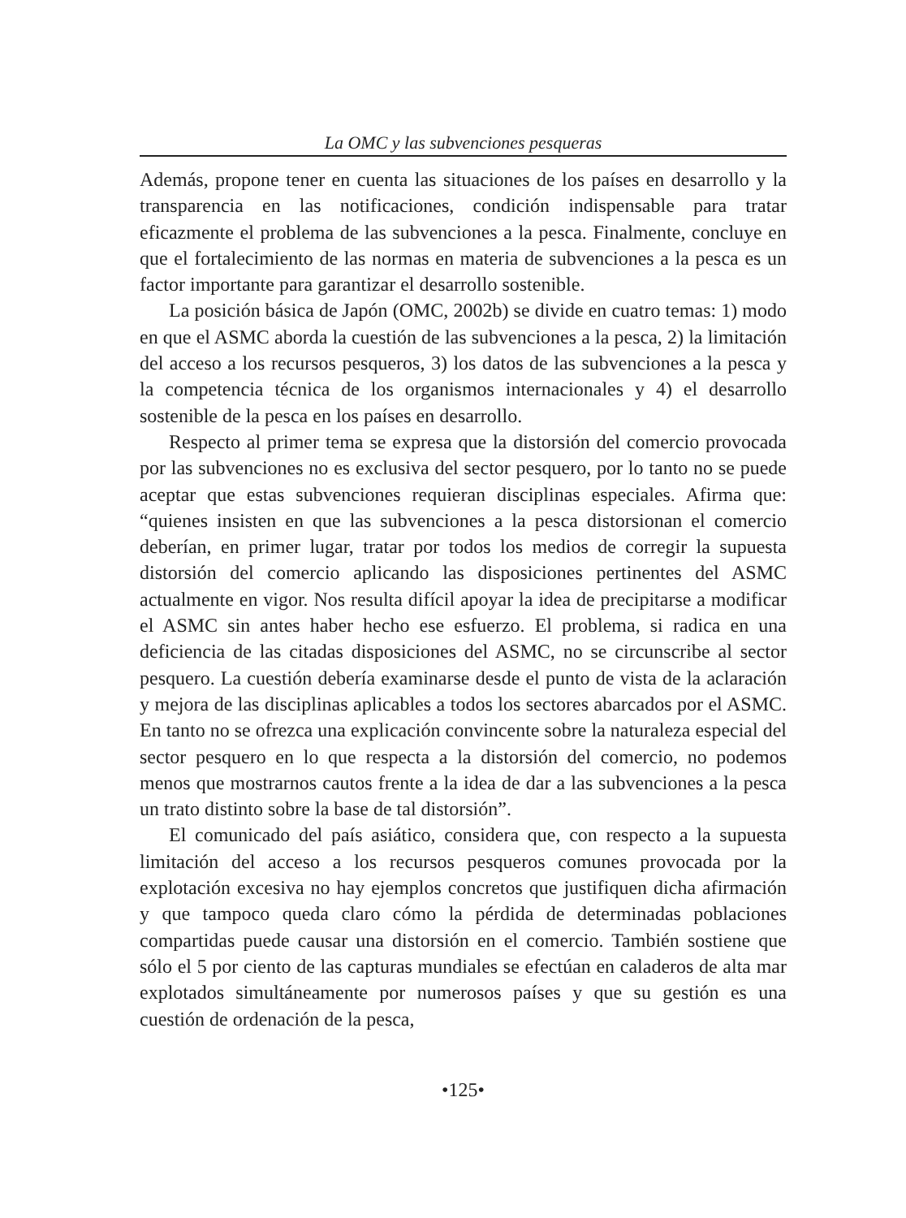La OMC y las subvenciones pesqueras
Además, propone tener en cuenta las situaciones de los países en desarrollo y la transparencia en las notificaciones, condición indispensable para tratar eficazmente el problema de las subvenciones a la pesca. Finalmente, concluye en que el fortalecimiento de las normas en materia de subvenciones a la pesca es un factor importante para garantizar el desarrollo sostenible.
La posición básica de Japón (OMC, 2002b) se divide en cuatro temas: 1) modo en que el ASMC aborda la cuestión de las subvenciones a la pesca, 2) la limitación del acceso a los recursos pesqueros, 3) los datos de las subvenciones a la pesca y la competencia técnica de los organismos internacionales y 4) el desarrollo sostenible de la pesca en los países en desarrollo.
Respecto al primer tema se expresa que la distorsión del comercio provocada por las subvenciones no es exclusiva del sector pesquero, por lo tanto no se puede aceptar que estas subvenciones requieran disciplinas especiales. Afirma que: “quienes insisten en que las subvenciones a la pesca distorsionan el comercio deberían, en primer lugar, tratar por todos los medios de corregir la supuesta distorsión del comercio aplicando las disposiciones pertinentes del ASMC actualmente en vigor. Nos resulta difícil apoyar la idea de precipitarse a modificar el ASMC sin antes haber hecho ese esfuerzo. El problema, si radica en una deficiencia de las citadas disposiciones del ASMC, no se circunscribe al sector pesquero. La cuestión debería examinarse desde el punto de vista de la aclaración y mejora de las disciplinas aplicables a todos los sectores abarcados por el ASMC. En tanto no se ofrezca una explicación convincente sobre la naturaleza especial del sector pesquero en lo que respecta a la distorsión del comercio, no podemos menos que mostrarnos cautos frente a la idea de dar a las subvenciones a la pesca un trato distinto sobre la base de tal distorsión”.
El comunicado del país asiático, considera que, con respecto a la supuesta limitación del acceso a los recursos pesqueros comunes provocada por la explotación excesiva no hay ejemplos concretos que justifiquen dicha afirmación y que tampoco queda claro cómo la pérdida de determinadas poblaciones compartidas puede causar una distorsión en el comercio. También sostiene que sólo el 5 por ciento de las capturas mundiales se efectúan en caladeros de alta mar explotados simultáneamente por numerosos países y que su gestión es una cuestión de ordenación de la pesca,
•125•